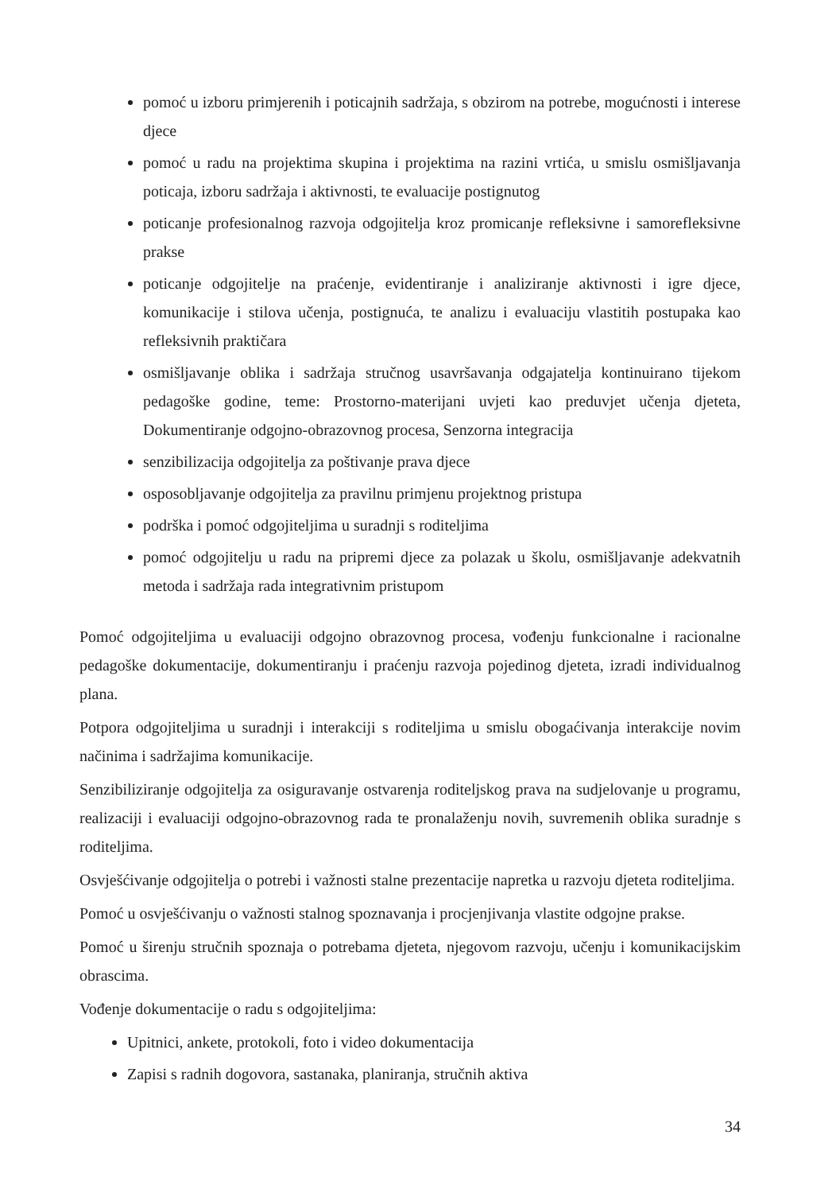pomoć u izboru primjerenih i poticajnih sadržaja, s obzirom na potrebe, mogućnosti i interese djece
pomoć u radu na projektima skupina i projektima na razini vrtića, u smislu osmišljavanja poticaja, izboru sadržaja i aktivnosti, te evaluacije postignutog
poticanje profesionalnog razvoja odgojitelja kroz promicanje refleksivne i samorefleksivne prakse
poticanje odgojitelje na praćenje, evidentiranje i analiziranje aktivnosti i igre djece, komunikacije i stilova učenja, postignuća, te analizu i evaluaciju vlastitih postupaka kao refleksivnih praktičara
osmišljavanje oblika i sadržaja stručnog usavršavanja odgajatelja kontinuirano tijekom pedagoške godine, teme: Prostorno-materijani uvjeti kao preduvjet učenja djeteta, Dokumentiranje odgojno-obrazovnog procesa, Senzorna integracija
senzibilizacija odgojitelja za poštivanje prava djece
osposobljavanje odgojitelja za pravilnu primjenu projektnog pristupa
podrška i pomoć odgojiteljima u suradnji s roditeljima
pomoć odgojitelju u radu na pripremi djece za polazak u školu, osmišljavanje adekvatnih metoda i sadržaja rada integrativnim pristupom
Pomoć odgojiteljima u evaluaciji odgojno obrazovnog procesa, vođenju funkcionalne i racionalne pedagoške dokumentacije, dokumentiranju i praćenju razvoja pojedinog djeteta, izradi individualnog plana.
Potpora odgojiteljima u suradnji i interakciji s roditeljima u smislu obogaćivanja interakcije novim načinima i sadržajima komunikacije.
Senzibiliziranje odgojitelja za osiguravanje ostvarenja roditeljskog prava na sudjelovanje u programu, realizaciji i evaluaciji odgojno-obrazovnog rada te pronalaženju novih, suvremenih oblika suradnje s roditeljima.
Osvješćivanje odgojitelja o potrebi i važnosti stalne prezentacije napretka u razvoju djeteta roditeljima.
Pomoć u osvješćivanju o važnosti stalnog spoznavanja i procjenjivanja vlastite odgojne prakse.
Pomoć u širenju stručnih spoznaja o potrebama djeteta, njegovom razvoju, učenju i komunikacijskim obrascima.
Vođenje dokumentacije o radu s odgojiteljima:
Upitnici, ankete, protokoli, foto i video dokumentacija
Zapisi s radnih dogovora, sastanaka, planiranja, stručnih aktiva
34